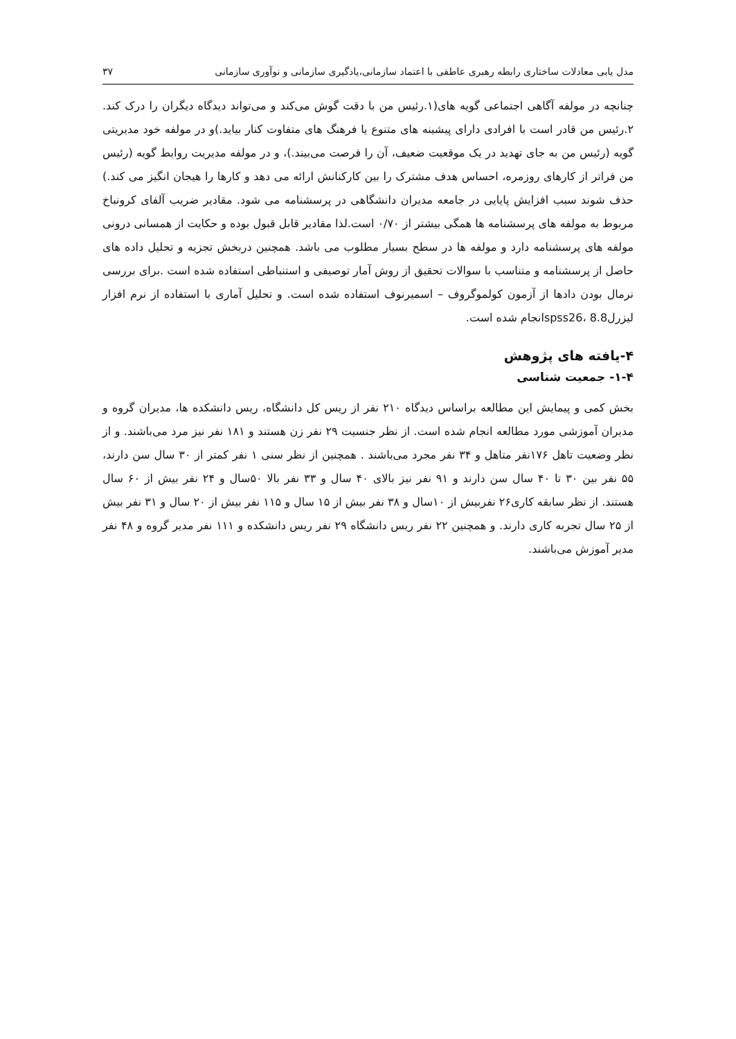مدل یابی معادلات ساختاری رابطه رهبری عاطفی با اعتماد سازمانی،یادگیری سازمانی و نوآوری سازمانی ۳۷
چنانچه در مولفه آگاهی اجتماعی گویه های(۱.رئیس من با دقت گوش می‌کند و می‌تواند دیدگاه دیگران را درک کند. ۲.رئیس من قادر است با افرادی دارای پیشینه های متنوع یا فرهنگ های متفاوت کنار بیاید.)و در مولفه خود مدیریتی گویه (رئیس من به جای تهدید در یک موقعیت ضعیف، آن را فرصت می‌بیند.)، و در مولفه مدیریت روابط گویه (رئیس من فراتر از کارهای روزمره، احساس هدف مشترک را بین کارکنانش ارائه می دهد و کارها را هیجان انگیز می کند.) حذف شوند سبب افزایش پایایی در جامعه مدیران دانشگاهی در پرسشنامه می شود. مقادیر ضریب آلفای کرونباخ مربوط به مولفه های پرسشنامه ها همگی بیشتر از ۰/۷۰ است.لذا مقادیر قابل قبول بوده و حکایت از همسانی درونی مولفه های پرسشنامه دارد و مولفه ها در سطح بسیار مطلوب می باشد. همچنین دربخش تجزیه و تحلیل داده های حاصل از پرسشنامه و متناسب با سوالات تحقیق از روش آمار توصیفی و استنباطی استفاده شده است .برای بررسی نرمال بودن دادها از آزمون کولموگروف – اسمیرنوف استفاده شده است. و تحلیل آماری با استفاده از نرم افزار لیزرل8.8 ،spss26انجام شده است.
۴-یافته های پژوهش
۱-۴- جمعیت شناسی
بخش کمی و پیمایش این مطالعه براساس دیدگاه ۲۱۰ نفر از ریس کل دانشگاه، ریس دانشکده ها، مدیران گروه و مدیران آموزشی مورد مطالعه انجام شده است. از نظر جنسیت ۲۹ نفر زن هستند و ۱۸۱ نفر نیز مرد می‌باشند. و از نظر وضعیت تاهل ۱۷۶نفر متاهل و ۳۴ نفر مجرد می‌باشند . همچنین از نظر سنی ۱ نفر کمتر از ۳۰ سال سن دارند، ۵۵ نفر بین ۳۰ تا ۴۰ سال سن دارند و ۹۱ نفر نیز بالای ۴۰ سال و ۳۳ نفر بالا ۵۰سال و ۲۴ نفر بیش از ۶۰ سال هستند. از نظر سابقه کاری۲۶ نفربیش از ۱۰سال و ۳۸ نفر بیش از ۱۵ سال و ۱۱۵ نفر بیش از ۲۰ سال و ۳۱ نفر بیش از ۲۵ سال تجربه کاری دارند. و همچنین ۲۲ نفر ریس دانشگاه ۲۹ نفر ریس دانشکده و ۱۱۱ نفر مدیر گروه و ۴۸ نفر مدیر آموزش می‌باشند.